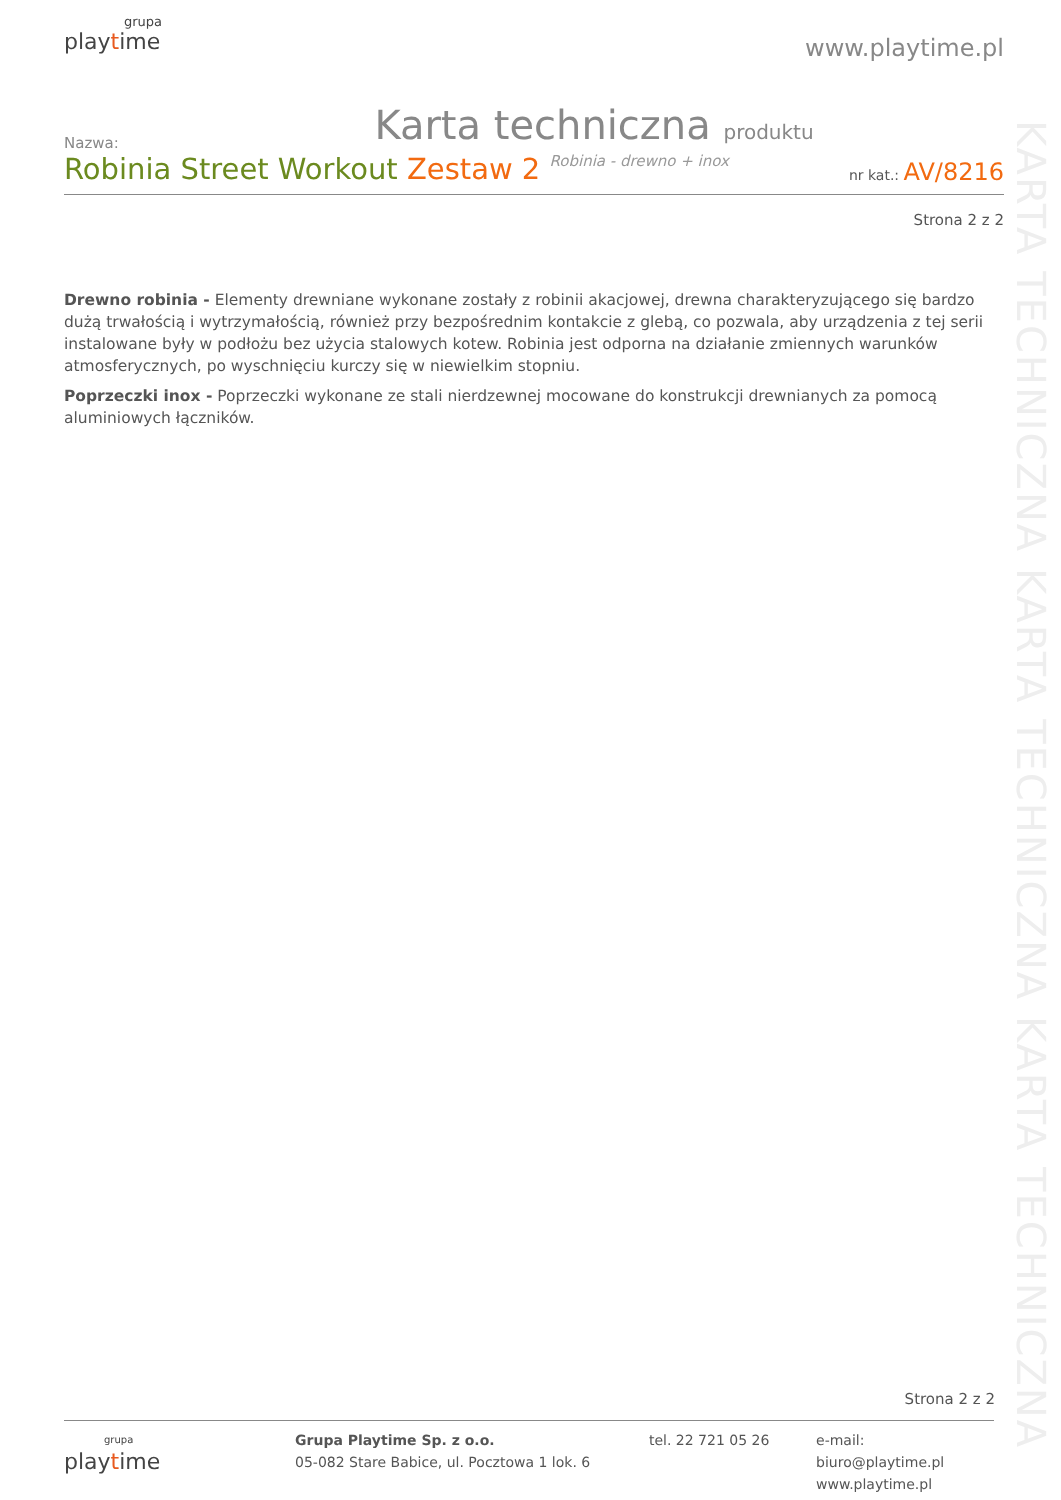grupa
playtime
www.playtime.pl
Karta techniczna produktu
Nazwa:
Robinia Street Workout Zestaw 2 Robinia - drewno + inox
nr kat.: AV/8216
Strona 2 z 2
Drewno robinia - Elementy drewniane wykonane zostały z robinii akacjowej, drewna charakteryzującego się bardzo dużą trwałością i wytrzymałością, również przy bezpośrednim kontakcie z glebą, co pozwala, aby urządzenia z tej serii instalowane były w podłożu bez użycia stalowych kotew. Robinia jest odporna na działanie zmiennych warunków atmosferycznych, po wyschnięciu kurczy się w niewielkim stopniu.
Poprzeczki inox - Poprzeczki wykonane ze stali nierdzewnej mocowane do konstrukcji drewnianych za pomocą aluminiowych łączników.
KARTA TECHNICZNA KARTA TECHNICZNA KARTA TECHNICZNA
Strona 2 z 2
grupa
play time
Grupa Playtime Sp. z o.o.
05-082 Stare Babice, ul. Pocztowa 1 lok. 6
tel. 22 721 05 26 e-mail: biuro@playtime.pl
www.playtime.pl